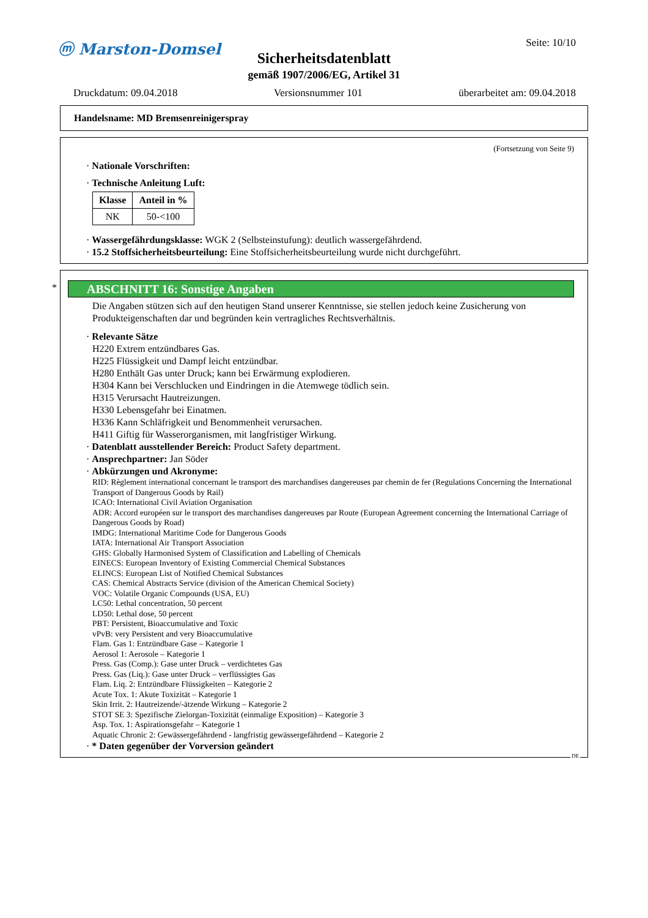ⓜ Marston-Domsel Seite: 10/10
Sicherheitsdatenblatt
gemäß 1907/2006/EG, Artikel 31
Druckdatum: 09.04.2018 Versionsnummer 101 überarbeitet am: 09.04.2018
Handelsname: MD Bremsenreinigerspray
(Fortsetzung von Seite 9)
· Nationale Vorschriften:
· Technische Anleitung Luft:
| Klasse | Anteil in % |
| --- | --- |
| NK | 50-<100 |
· Wassergefährdungsklasse: WGK 2 (Selbsteinstufung): deutlich wassergefährdend.
· 15.2 Stoffsicherheitsbeurteilung: Eine Stoffsicherheitsbeurteilung wurde nicht durchgeführt.
*
ABSCHNITT 16: Sonstige Angaben
Die Angaben stützen sich auf den heutigen Stand unserer Kenntnisse, sie stellen jedoch keine Zusicherung von Produkteigenschaften dar und begründen kein vertragliches Rechtsverhältnis.
· Relevante Sätze
H220 Extrem entzündbares Gas.
H225 Flüssigkeit und Dampf leicht entzündbar.
H280 Enthält Gas unter Druck; kann bei Erwärmung explodieren.
H304 Kann bei Verschlucken und Eindringen in die Atemwege tödlich sein.
H315 Verursacht Hautreizungen.
H330 Lebensgefahr bei Einatmen.
H336 Kann Schläfrigkeit und Benommenheit verursachen.
H411 Giftig für Wasserorganismen, mit langfristiger Wirkung.
· Datenblatt ausstellender Bereich: Product Safety department.
· Ansprechpartner: Jan Söder
· Abkürzungen und Akronyme:
RID: Règlement international concernant le transport des marchandises dangereuses par chemin de fer (Regulations Concerning the International Transport of Dangerous Goods by Rail)
ICAO: International Civil Aviation Organisation
ADR: Accord européen sur le transport des marchandises dangereuses par Route (European Agreement concerning the International Carriage of Dangerous Goods by Road)
IMDG: International Maritime Code for Dangerous Goods
IATA: International Air Transport Association
GHS: Globally Harmonised System of Classification and Labelling of Chemicals
EINECS: European Inventory of Existing Commercial Chemical Substances
ELINCS: European List of Notified Chemical Substances
CAS: Chemical Abstracts Service (division of the American Chemical Society)
VOC: Volatile Organic Compounds (USA, EU)
LC50: Lethal concentration, 50 percent
LD50: Lethal dose, 50 percent
PBT: Persistent, Bioaccumulative and Toxic
vPvB: very Persistent and very Bioaccumulative
Flam. Gas 1: Entzündbare Gase – Kategorie 1
Aerosol 1: Aerosole – Kategorie 1
Press. Gas (Comp.): Gase unter Druck – verdichtetes Gas
Press. Gas (Liq.): Gase unter Druck – verflüssigtes Gas
Flam. Liq. 2: Entzündbare Flüssigkeiten – Kategorie 2
Acute Tox. 1: Akute Toxizität – Kategorie 1
Skin Irrit. 2: Hautreizende/-ätzende Wirkung – Kategorie 2
STOT SE 3: Spezifische Zielorgan-Toxizität (einmalige Exposition) – Kategorie 3
Asp. Tox. 1: Aspirationsgefahr – Kategorie 1
Aquatic Chronic 2: Gewässergefährdend - langfristig gewässergefährdend – Kategorie 2
· * Daten gegenüber der Vorversion geändert
DE